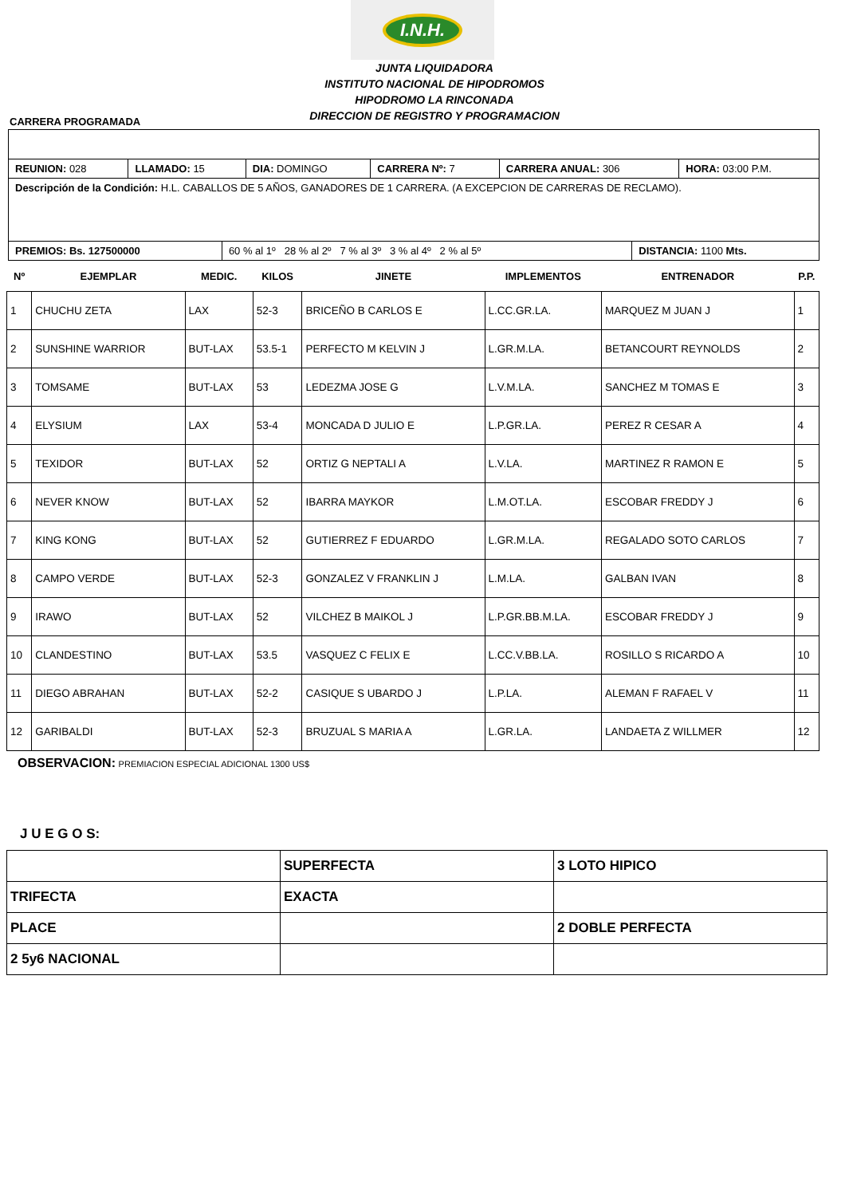I.N.H.
JUNTA LIQUIDADORA
INSTITUTO NACIONAL DE HIPODROMOS
HIPODROMO LA RINCONADA
DIRECCION DE REGISTRO Y PROGRAMACION
CARRERA PROGRAMADA
| REUNION: 028 | LLAMADO: 15 | DIA: DOMINGO | CARRERA Nº: 7 | CARRERA ANUAL: 306 | HORA: 03:00 P.M. |
| Descripción de la Condición: H.L. CABALLOS DE 5 AÑOS, GANADORES DE 1 CARRERA. (A EXCEPCION DE CARRERAS DE RECLAMO). | | | | | |
| / PREMIOS: Bs. 127500000 / 60 % al 1º 28 % al 2º 7 % al 3º 3 % al 4º 2 % al 5º / DISTANCIA: 1100 Mts. / | | | | | |
| Nº | EJEMPLAR | MEDIC. | KILOS | JINETE | IMPLEMENTOS | ENTRENADOR | P.P. |
| --- | --- | --- | --- | --- | --- | --- | --- |
| 1 | CHUCHU ZETA | LAX | 52-3 | BRICEÑO B CARLOS E | L.CC.GR.LA. | MARQUEZ M JUAN J | 1 |
| 2 | SUNSHINE WARRIOR | BUT-LAX | 53.5-1 | PERFECTO M KELVIN J | L.GR.M.LA. | BETANCOURT REYNOLDS | 2 |
| 3 | TOMSAME | BUT-LAX | 53 | LEDEZMA JOSE G | L.V.M.LA. | SANCHEZ M TOMAS E | 3 |
| 4 | ELYSIUM | LAX | 53-4 | MONCADA D JULIO E | L.P.GR.LA. | PEREZ R CESAR A | 4 |
| 5 | TEXIDOR | BUT-LAX | 52 | ORTIZ G NEPTALI A | L.V.LA. | MARTINEZ R RAMON E | 5 |
| 6 | NEVER KNOW | BUT-LAX | 52 | IBARRA MAYKOR | L.M.OT.LA. | ESCOBAR FREDDY J | 6 |
| 7 | KING KONG | BUT-LAX | 52 | GUTIERREZ F EDUARDO | L.GR.M.LA. | REGALADO SOTO CARLOS | 7 |
| 8 | CAMPO VERDE | BUT-LAX | 52-3 | GONZALEZ V FRANKLIN J | L.M.LA. | GALBAN IVAN | 8 |
| 9 | IRAWO | BUT-LAX | 52 | VILCHEZ B MAIKOL J | L.P.GR.BB.M.LA. | ESCOBAR FREDDY J | 9 |
| 10 | CLANDESTINO | BUT-LAX | 53.5 | VASQUEZ C FELIX E | L.CC.V.BB.LA. | ROSILLO S RICARDO A | 10 |
| 11 | DIEGO ABRAHAN | BUT-LAX | 52-2 | CASIQUE S UBARDO J | L.P.LA. | ALEMAN F RAFAEL V | 11 |
| 12 | GARIBALDI | BUT-LAX | 52-3 | BRUZUAL S MARIA A | L.GR.LA. | LANDAETA Z WILLMER | 12 |
OBSERVACION: PREMIACION ESPECIAL ADICIONAL 1300 US$
J U E G O S:
| | SUPERFECTA | 3 LOTO HIPICO |
| TRIFECTA | EXACTA | |
| PLACE | | 2 DOBLE PERFECTA |
| 2 5y6 NACIONAL | | |